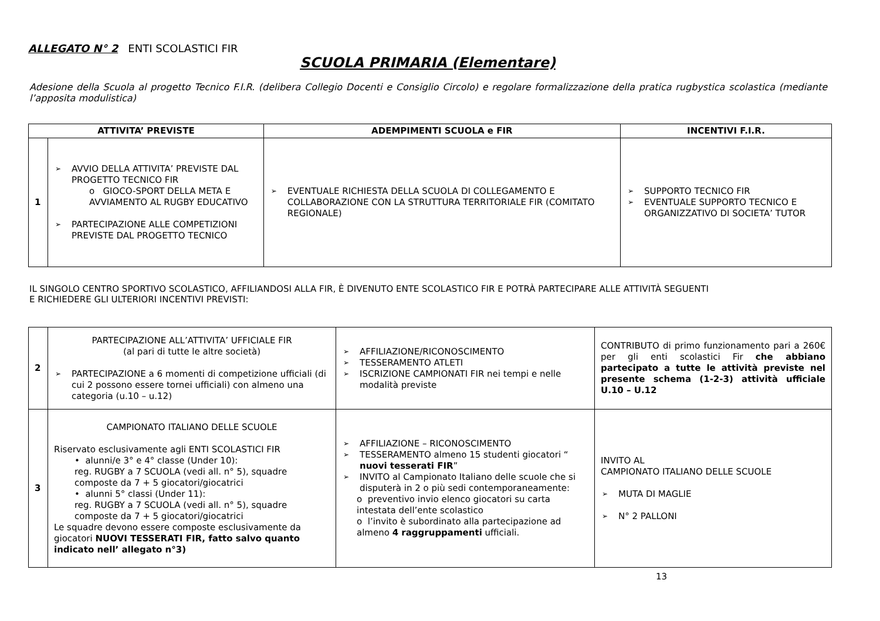ALLEGATO N° 2 ENTI SCOLASTICI FIR
SCUOLA PRIMARIA (Elementare)
Adesione della Scuola al progetto Tecnico F.I.R. (delibera Collegio Docenti e Consiglio Circolo) e regolare formalizzazione della pratica rugbystica scolastica (mediante l’apposita modulistica)
| ATTIVITA’ PREVISTE | | ADEMPIMENTI SCUOLA e FIR | INCENTIVI F.I.R. |
| --- | --- | --- | --- |
| 1 | AVVIO DELLA ATTIVITA’ PREVISTE DAL PROGETTO TECNICO FIR o GIOCO-SPORT DELLA META E AVVIAMENTO AL RUGBY EDUCATIVO PARTECIPAZIONE ALLE COMPETIZIONI PREVISTE DAL PROGETTO TECNICO | EVENTUALE RICHIESTA DELLA SCUOLA DI COLLEGAMENTO E COLLABORAZIONE CON LA STRUTTURA TERRITORIALE FIR (COMITATO REGIONALE) | SUPPORTO TECNICO FIR EVENTUALE SUPPORTO TECNICO E ORGANIZZATIVO DI SOCIETA’ TUTOR |
IL SINGOLO CENTRO SPORTIVO SCOLASTICO, AFFILIANDOSI ALLA FIR, È DIVENUTO ENTE SCOLASTICO FIR E POTRÀ PARTECIPARE ALLE ATTIVITÀ SEGUENTI
E RICHIEDERE GLI ULTERIORI INCENTIVI PREVISTI:
| 2 | PARTECIPAZIONE ALL’ATTIVITA’ UFFICIALE FIR (al pari di tutte le altre società) PARTECIPAZIONE a 6 momenti di competizione ufficiali (di cui 2 possono essere tornei ufficiali) con almeno una categoria (u.10 – u.12) | AFFILIAZIONE/RICONOSCIMENTO TESSERAMENTO ATLETI ISCRIZIONE CAMPIONATI FIR nei tempi e nelle modalità previste | CONTRIBUTO di primo funzionamento pari a 260€ per gli enti scolastici Fir che abbiano partecipato a tutte le attività previste nel presente schema (1-2-3) attività ufficiale U.10 – U.12 |
| 3 | CAMPIONATO ITALIANO DELLE SCUOLE Riservato esclusivamente agli ENTI SCOLASTICI FIR • alunni/e 3° e 4° classe (Under 10): reg. RUGBY a 7 SCUOLA (vedi all. n° 5), squadre composte da 7 + 5 giocatori/giocatrici • alunni 5° classi (Under 11): reg. RUGBY a 7 SCUOLA (vedi all. n° 5), squadre composte da 7 + 5 giocatori/giocatrici Le squadre devono essere composte esclusivamente da giocatori NUOVI TESSERATI FIR, fatto salvo quanto indicato nell’ allegato n°3) | AFFILIAZIONE – RICONOSCIMENTO TESSERAMENTO almeno 15 studenti giocatori “ nuovi tesserati FIR ” INVITO al Campionato Italiano delle scuole che si disputerà in 2 o più sedi contemporaneamente: o preventivo invio elenco giocatori su carta intestata dell’ente scolastico o l’invito è subordinato alla partecipazione ad almeno 4 raggruppamenti ufficiali. | INVITO AL CAMPIONATO ITALIANO DELLE SCUOLE MUTA DI MAGLIE N° 2 PALLONI |
13